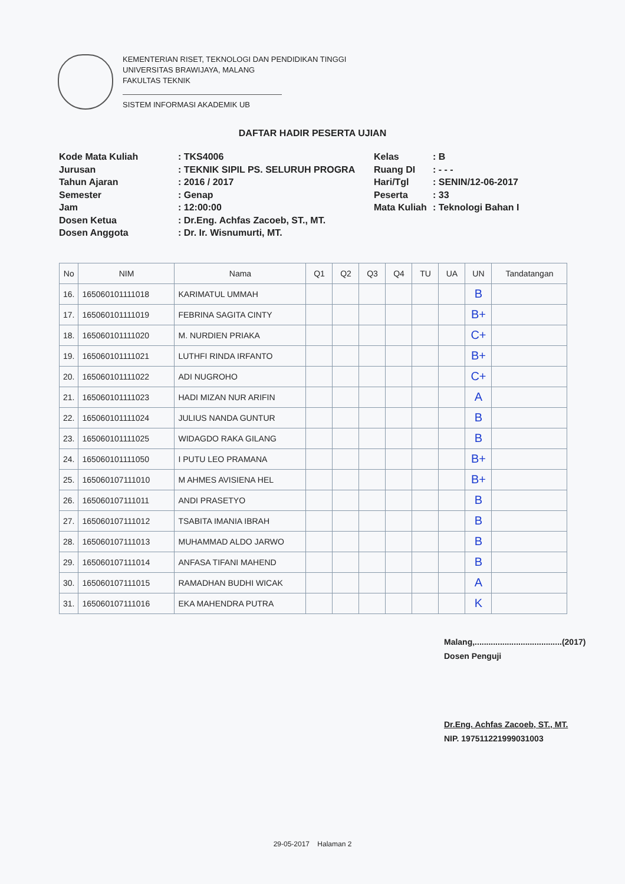KEMENTERIAN RISET, TEKNOLOGI DAN PENDIDIKAN TINGGI
UNIVERSITAS BRAWIJAYA, MALANG
FAKULTAS TEKNIK
SISTEM INFORMASI AKADEMIK UB
DAFTAR HADIR PESERTA UJIAN
Kode Mata Kuliah
Jurusan
Tahun Ajaran
Semester
Jam
Dosen Ketua
Dosen Anggota
: TKS4006
: TEKNIK SIPIL PS. SELURUH PROGRA
: 2016 / 2017
: Genap
: 12:00:00
: Dr.Eng. Achfas Zacoeb, ST., MT.
: Dr. Ir. Wisnumurti, MT.
Kelas
Ruang DI
Hari/Tgl
Peserta
Mata Kuliah
: B
: - - -
: SENIN/12-06-2017
: 33
: Teknologi Bahan I
| No | NIM | Nama | Q1 | Q2 | Q3 | Q4 | TU | UA | UN | Tandatangan |
| --- | --- | --- | --- | --- | --- | --- | --- | --- | --- | --- |
| 16. | 165060101111018 | KARIMATUL UMMAH | | | | | | | B | |
| 17. | 165060101111019 | FEBRINA SAGITA CINTY | | | | | | | B+ | |
| 18. | 165060101111020 | M. NURDIEN PRIAKA | | | | | | | C+ | |
| 19. | 165060101111021 | LUTHFI RINDA IRFANTO | | | | | | | B+ | |
| 20. | 165060101111022 | ADI NUGROHO | | | | | | | C+ | |
| 21. | 165060101111023 | HADI MIZAN NUR ARIFIN | | | | | | | A | |
| 22. | 165060101111024 | JULIUS NANDA GUNTUR | | | | | | | B | |
| 23. | 165060101111025 | WIDAGDO RAKA GILANG | | | | | | | B | |
| 24. | 165060101111050 | I PUTU LEO PRAMANA | | | | | | | B+ | |
| 25. | 165060107111010 | M AHMES AVISIENA HEL | | | | | | | B+ | |
| 26. | 165060107111011 | ANDI PRASETYO | | | | | | | B | |
| 27. | 165060107111012 | TSABITA IMANIA IBRAH | | | | | | | B | |
| 28. | 165060107111013 | MUHAMMAD ALDO JARWO | | | | | | | B | |
| 29. | 165060107111014 | ANFASA TIFANI MAHEND | | | | | | | B | |
| 30. | 165060107111015 | RAMADHAN BUDHI WICAK | | | | | | | A | |
| 31. | 165060107111016 | EKA MAHENDRA PUTRA | | | | | | | K | |
Malang,......................................(2017)
Dosen Penguji
Dr.Eng. Achfas Zacoeb, ST., MT.
NIP. 197511221999031003
29-05-2017 Halaman 2